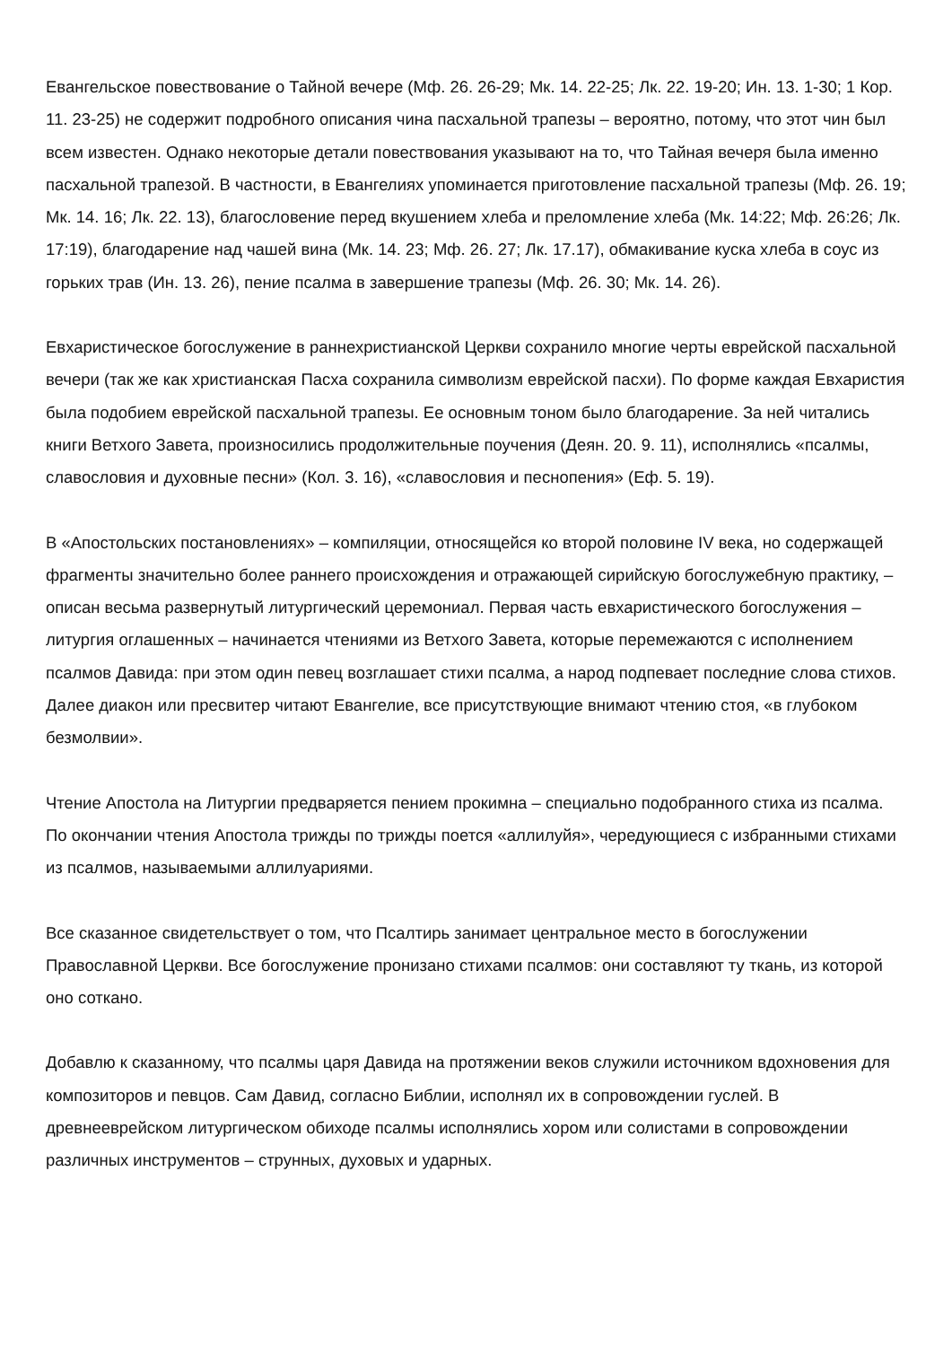Евангельское повествование о Тайной вечере (Мф. 26. 26-29; Мк. 14. 22-25; Лк. 22. 19-20; Ин. 13. 1-30; 1 Кор. 11. 23-25) не содержит подробного описания чина пасхальной трапезы – вероятно, потому, что этот чин был всем известен. Однако некоторые детали повествования указывают на то, что Тайная вечеря была именно пасхальной трапезой. В частности, в Евангелиях упоминается приготовление пасхальной трапезы (Мф. 26. 19; Мк. 14. 16; Лк. 22. 13), благословение перед вкушением хлеба и преломление хлеба (Мк. 14:22; Мф. 26:26; Лк. 17:19), благодарение над чашей вина (Мк. 14. 23; Мф. 26. 27; Лк. 17.17), обмакивание куска хлеба в соус из горьких трав (Ин. 13. 26), пение псалма в завершение трапезы (Мф. 26. 30; Мк. 14. 26).
Евхаристическое богослужение в раннехристианской Церкви сохранило многие черты еврейской пасхальной вечери (так же как христианская Пасха сохранила символизм еврейской пасхи). По форме каждая Евхаристия была подобием еврейской пасхальной трапезы. Ее основным тоном было благодарение. За ней читались книги Ветхого Завета, произносились продолжительные поучения (Деян. 20. 9. 11), исполнялись «псалмы, славословия и духовные песни» (Кол. 3. 16), «славословия и песнопения» (Еф. 5. 19).
В «Апостольских постановлениях» – компиляции, относящейся ко второй половине IV века, но содержащей фрагменты значительно более раннего происхождения и отражающей сирийскую богослужебную практику, – описан весьма развернутый литургический церемониал. Первая часть евхаристического богослужения – литургия оглашенных – начинается чтениями из Ветхого Завета, которые перемежаются с исполнением псалмов Давида: при этом один певец возглашает стихи псалма, а народ подпевает последние слова стихов. Далее диакон или пресвитер читают Евангелие, все присутствующие внимают чтению стоя, «в глубоком безмолвии».
Чтение Апостола на Литургии предваряется пением прокимна – специально подобранного стиха из псалма. По окончании чтения Апостола трижды по трижды поется «аллилуйя», чередующиеся с избранными стихами из псалмов, называемыми аллилуариями.
Все сказанное свидетельствует о том, что Псалтирь занимает центральное место в богослужении Православной Церкви. Все богослужение пронизано стихами псалмов: они составляют ту ткань, из которой оно соткано.
Добавлю к сказанному, что псалмы царя Давида на протяжении веков служили источником вдохновения для композиторов и певцов. Сам Давид, согласно Библии, исполнял их в сопровождении гуслей. В древнееврейском литургическом обиходе псалмы исполнялись хором или солистами в сопровождении различных инструментов – струнных, духовых и ударных.